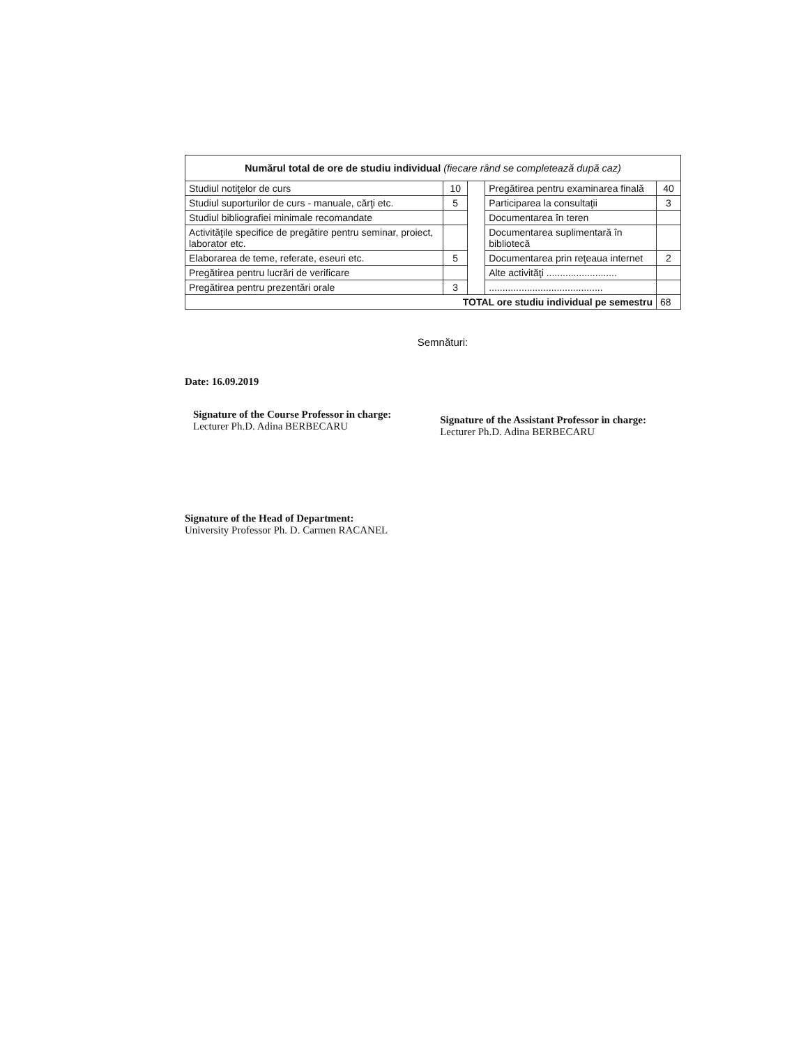| Numărul total de ore de studiu individual (fiecare rând se completează după caz) | | | | |
| Studiul notiţelor de curs | 10 | | Pregătirea pentru examinarea finală | 40 |
| Studiul suporturilor de curs - manuale, cărţi etc. | 5 | | Participarea la consultaţii | 3 |
| Studiul bibliografiei minimale recomandate | | | Documentarea în teren | |
| Activităţile specifice de pregătire pentru seminar, proiect, laborator etc. | | | Documentarea suplimentară în bibliotecă | |
| Elaborarea de teme, referate, eseuri etc. | 5 | | Documentarea prin reţeaua internet | 2 |
| Pregătirea pentru lucrări de verificare | | | Alte activităţi .......................... | |
| Pregătirea pentru prezentări orale | 3 | | .......................................... | |
| TOTAL ore studiu individual pe semestru | | | | 68 |
Semnături:
Date: 16.09.2019
Signature of the Course Professor in charge:
Lecturer Ph.D. Adina BERBECARU
Signature of the Assistant Professor in charge:
Lecturer Ph.D. Adina BERBECARU
Signature of the Head of Department:
University Professor Ph. D. Carmen RACANEL